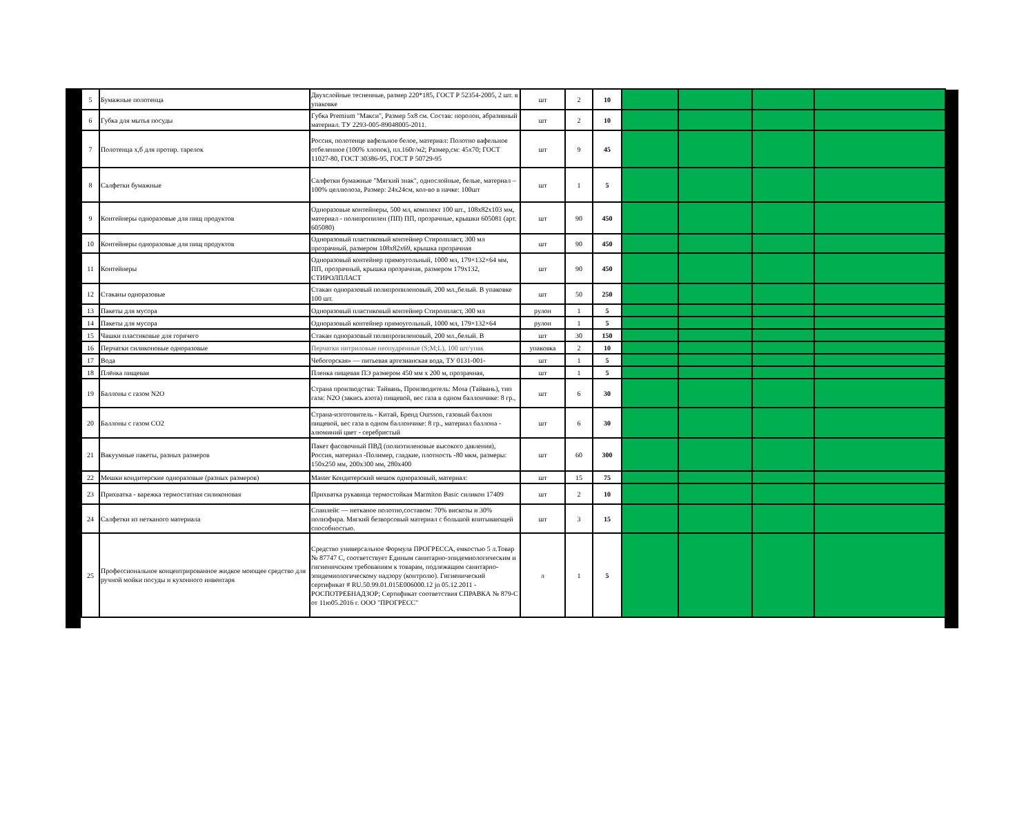| 5 | Бумажные полотенца | Двухслойные тесненные, размер 220*185, ГОСТ Р 52354-2005, 2 шт. в упаковке | шт | 2 | 10 | | | | |
| 6 | Губка для мытья посуды | Губка Premium "Макси", Размер 5x8 см. Состав: поролон, абразивный материал. ТУ 2293-005-89048005-2011. | шт | 2 | 10 | | | | |
| 7 | Полотенца х,б для протир. тарелок | Россия, полотенце вафельное белое, материал: Полотно вафельное отбеленное (100% хлопок), пл.160г/м2; Размер,см: 45x70; ГОСТ 11027-80, ГОСТ 30386-95, ГОСТ Р 50729-95 | шт | 9 | 45 | | | | |
| 8 | Салфетки бумажные | Салфетки бумажные "Мягкий знак", однослойные, белые, материал – 100% целлюлоза, Размер: 24x24см, кол-во в пачке: 100шт | шт | 1 | 5 | | | | |
| 9 | Контейнеры одноразовые для пищ продуктов | Одноразовые контейнеры, 500 мл, комплект 100 шт., 108x82x103 мм, материал - полипропилен (ПП) ПП, прозрачные, крышки 605081 (арт. 605080) | шт | 90 | 450 | | | | |
| 10 | Контейнеры одноразовые для пищ продуктов | Одноразовый пластиковый контейнер Стиролпласт, 300 мл прозрачный, размером 108x82x69, крышка прозрачная | шт | 90 | 450 | | | | |
| 11 | Контейнеры | Одноразовый контейнер прямоугольный, 1000 мл, 179×132×64 мм, ПП, прозрачный, крышка прозрачная, размером 179x132, СТИРОЛПЛАСТ | шт | 90 | 450 | | | | |
| 12 | Стаканы одноразовые | Стакан одноразовый полипропиленовый, 200 мл.,белый. В упаковке 100 шт. | шт | 50 | 250 | | | | |
| 13 | Пакеты для мусора | Одноразовый пластиковый контейнер Стиролпласт, 300 мл | рулон | 1 | 5 | | | | |
| 14 | Пакеты для мусора | Одноразовый контейнер прямоугольный, 1000 мл, 179×132×64 | рулон | 1 | 5 | | | | |
| 15 | Чашки пластиковые для горячего | Стакан одноразовый полипропиленовый, 200 мл.,белый. В | шт | 30 | 150 | | | | |
| 16 | Перчатки силиконовые одноразовые | Перчатки нитриловые неопудренные (S;M;L), 100 шт/упак | упаковка | 2 | 10 | | | | |
| 17 | Вода | Чебогорская» — питьевая артезианская вода, ТУ 0131-001- | шт | 1 | 5 | | | | |
| 18 | Плёнка пищевая | Пленка пищевая ПЭ размером 450 мм х 200 м, прозрачная, | шт | 1 | 5 | | | | |
| 19 | Баллоны с газом N2O | Страна производства: Тайвань, Производитель: Mosa (Тайвань), тип газа: N2O (закись азота) пищевой, вес газа в одном баллончике: 8 гр., | шт | 6 | 30 | | | | |
| 20 | Баллоны с газом CO2 | Страна-изготовитель - Китай, Бренд Oursson, газовый баллон пищевой, вес газа в одном баллончике: 8 гр., материал баллона - алюминий цвет - серебристый | шт | 6 | 30 | | | | |
| 21 | Вакуумные пакеты, разных размеров | Пакет фасовочный ПВД (полиэтиленовые высокого давления), Россия, материал -Полимер, гладкие, плотность -80 мкм, размеры: 150x250 мм, 200x300 мм, 280x400 | шт | 60 | 300 | | | | |
| 22 | Мешки кондитерские одноразовые (разных размеров) | Master Кондитерский мешок одноразовый, материал: | шт | 15 | 75 | | | | |
| 23 | Прихватка - варежка термостатная силиконовая | Прихватка рукавица термостойкая Marmiton Basic силикон 17409 | шт | 2 | 10 | | | | |
| 24 | Салфетки из нетканого материала | Спанлейс — нетканое полотно,составом: 70% вискозы и 30% полиэфира. Мягкий безворсовый материал с большой впитывающей способностью. | шт | 3 | 15 | | | | |
| 25 | Профессиональное концентрированное жидкое моющее средство для ручной мойки посуды и кухонного инвентаря | Средство универсальное Формула ПРОГРЕССА, емкостью 5 л.Товар № 87747 С, соответствует Единым санитарно-эпидемиологическим и гигиеничским требованиям к товарам, подлежащим санитарно-эпидемиологическому надзору (контролю). Гигиенический сертификат # RU.50.99.01.015Е006000.12 jn 05.12.2011 - РОСПОТРЕБНАДЗОР; Сертификат соответствия СПРАВКА № 879-С от 11ю05.2016 г. ООО "ПРОГРЕСС" | л | 1 | 5 | | | | |